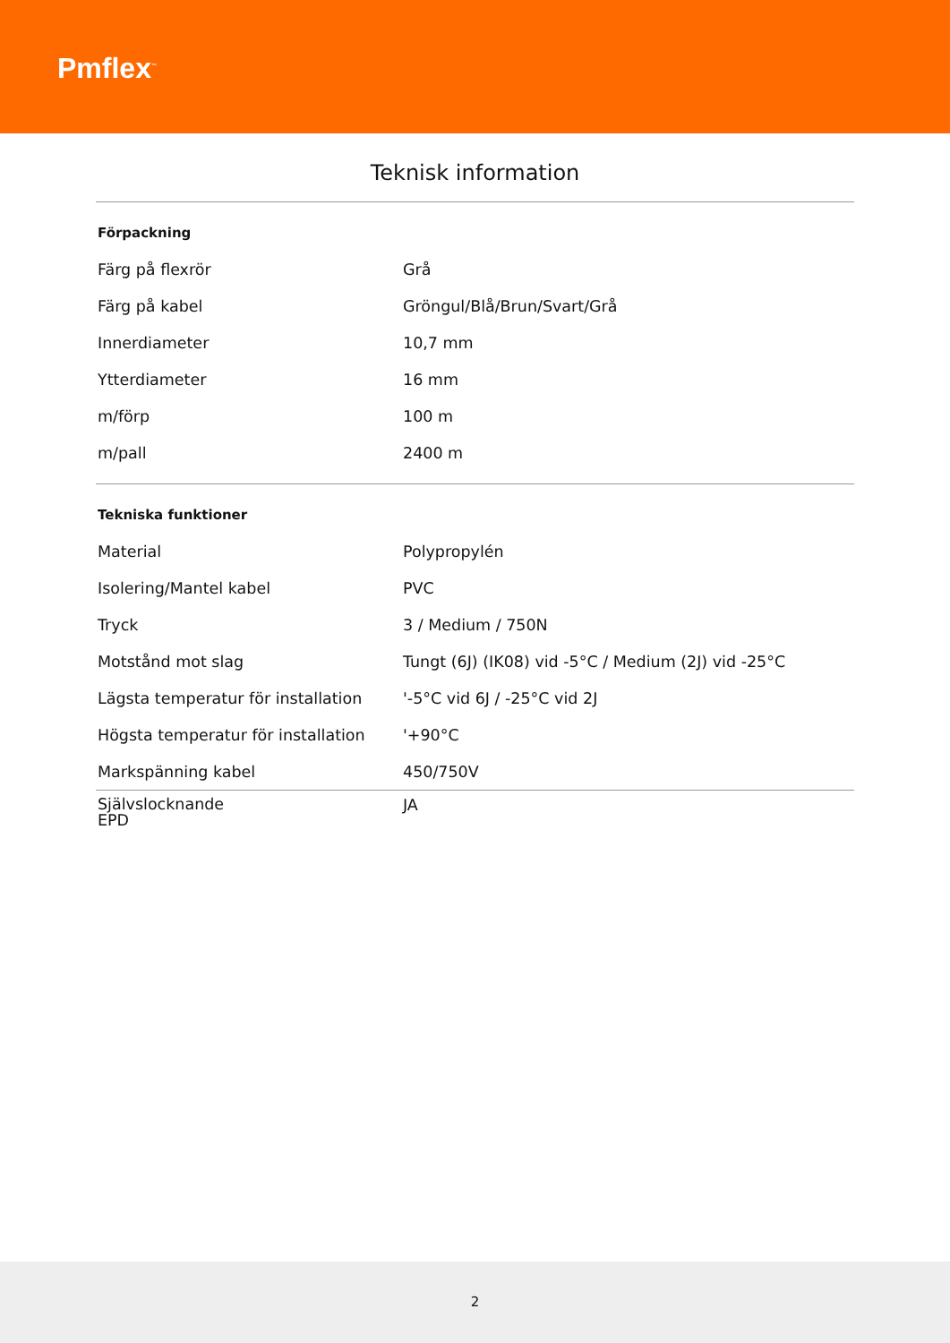Pmflex<sup>™</sup>
Teknisk information
| Förpackning | |
| Färg på flexrör | Grå |
| Färg på kabel | Gröngul/Blå/Brun/Svart/Grå |
| Innerdiameter | 10,7 mm |
| Ytterdiameter | 16 mm |
| m/förp | 100 m |
| m/pall | 2400 m |
| Tekniska funktioner | |
| Material | Polypropylén |
| Isolering/Mantel kabel | PVC |
| Tryck | 3 / Medium / 750N |
| Motstånd mot slag | Tungt (6J) (IK08) vid -5°C / Medium (2J) vid -25°C |
| Lägsta temperatur för installation | '-5°C vid 6J / -25°C vid 2J |
| Högsta temperatur för installation | '+90°C |
| Markspänning kabel | 450/750V |
| Självslocknande EPD | JA |
2